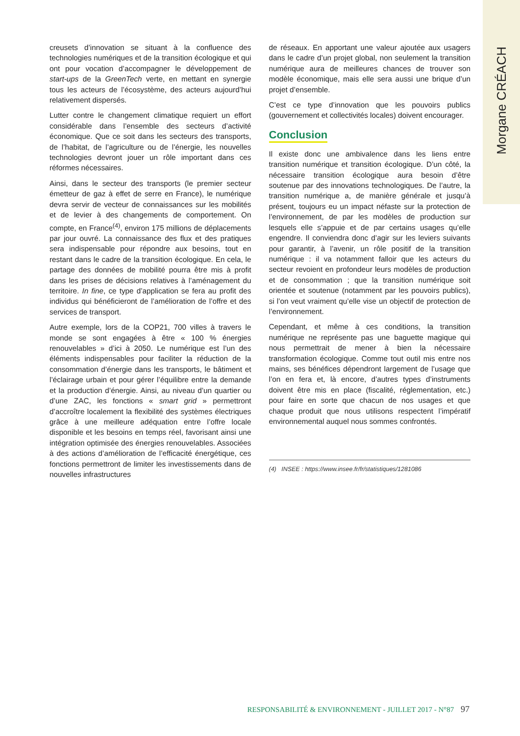Morgane CRÉACH
creusets d’innovation se situant à la confluence des technologies numériques et de la transition écologique et qui ont pour vocation d’accompagner le développement de start-ups de la GreenTech verte, en mettant en synergie tous les acteurs de l’écosystème, des acteurs aujourd’hui relativement dispersés.
Lutter contre le changement climatique requiert un effort considérable dans l’ensemble des secteurs d’activité économique. Que ce soit dans les secteurs des transports, de l’habitat, de l’agriculture ou de l’énergie, les nouvelles technologies devront jouer un rôle important dans ces réformes nécessaires.
Ainsi, dans le secteur des transports (le premier secteur émetteur de gaz à effet de serre en France), le numérique devra servir de vecteur de connaissances sur les mobilités et de levier à des changements de comportement. On compte, en France<sup>(4)</sup>, environ 175 millions de déplacements par jour ouvré. La connaissance des flux et des pratiques sera indispensable pour répondre aux besoins, tout en restant dans le cadre de la transition écologique. En cela, le partage des données de mobilité pourra être mis à profit dans les prises de décisions relatives à l’aménagement du territoire. In fine, ce type d’application se fera au profit des individus qui bénéficieront de l’amélioration de l’offre et des services de transport.
Autre exemple, lors de la COP21, 700 villes à travers le monde se sont engagées à être « 100 % énergies renouvelables » d’ici à 2050. Le numérique est l’un des éléments indispensables pour faciliter la réduction de la consommation d’énergie dans les transports, le bâtiment et l’éclairage urbain et pour gérer l’équilibre entre la demande et la production d’énergie. Ainsi, au niveau d’un quartier ou d’une ZAC, les fonctions « smart grid » permettront d’accroître localement la flexibilité des systèmes électriques grâce à une meilleure adéquation entre l’offre locale disponible et les besoins en temps réel, favorisant ainsi une intégration optimisée des énergies renouvelables. Associées à des actions d’amélioration de l’efficacité énergétique, ces fonctions permettront de limiter les investissements dans de nouvelles infrastructures
de réseaux. En apportant une valeur ajoutée aux usagers dans le cadre d’un projet global, non seulement la transition numérique aura de meilleures chances de trouver son modèle économique, mais elle sera aussi une brique d’un projet d’ensemble.
C’est ce type d’innovation que les pouvoirs publics (gouvernement et collectivités locales) doivent encourager.
Conclusion
Il existe donc une ambivalence dans les liens entre transition numérique et transition écologique. D’un côté, la nécessaire transition écologique aura besoin d’être soutenue par des innovations technologiques. De l’autre, la transition numérique a, de manière générale et jusqu’à présent, toujours eu un impact néfaste sur la protection de l’environnement, de par les modèles de production sur lesquels elle s’appuie et de par certains usages qu’elle engendre. Il conviendra donc d’agir sur les leviers suivants pour garantir, à l’avenir, un rôle positif de la transition numérique : il va notamment falloir que les acteurs du secteur revoient en profondeur leurs modèles de production et de consommation ; que la transition numérique soit orientée et soutenue (notamment par les pouvoirs publics), si l’on veut vraiment qu’elle vise un objectif de protection de l’environnement.
Cependant, et même à ces conditions, la transition numérique ne représente pas une baguette magique qui nous permettrait de mener à bien la nécessaire transformation écologique. Comme tout outil mis entre nos mains, ses bénéfices dépendront largement de l’usage que l’on en fera et, là encore, d’autres types d’instruments doivent être mis en place (fiscalité, réglementation, etc.) pour faire en sorte que chacun de nos usages et que chaque produit que nous utilisons respectent l’impératif environnemental auquel nous sommes confrontés.
(4) INSEE : https://www.insee.fr/fr/statistiques/1281086
RESPONSABILITÉ & ENVIRONNEMENT - JUILLET 2017 - N°87 97